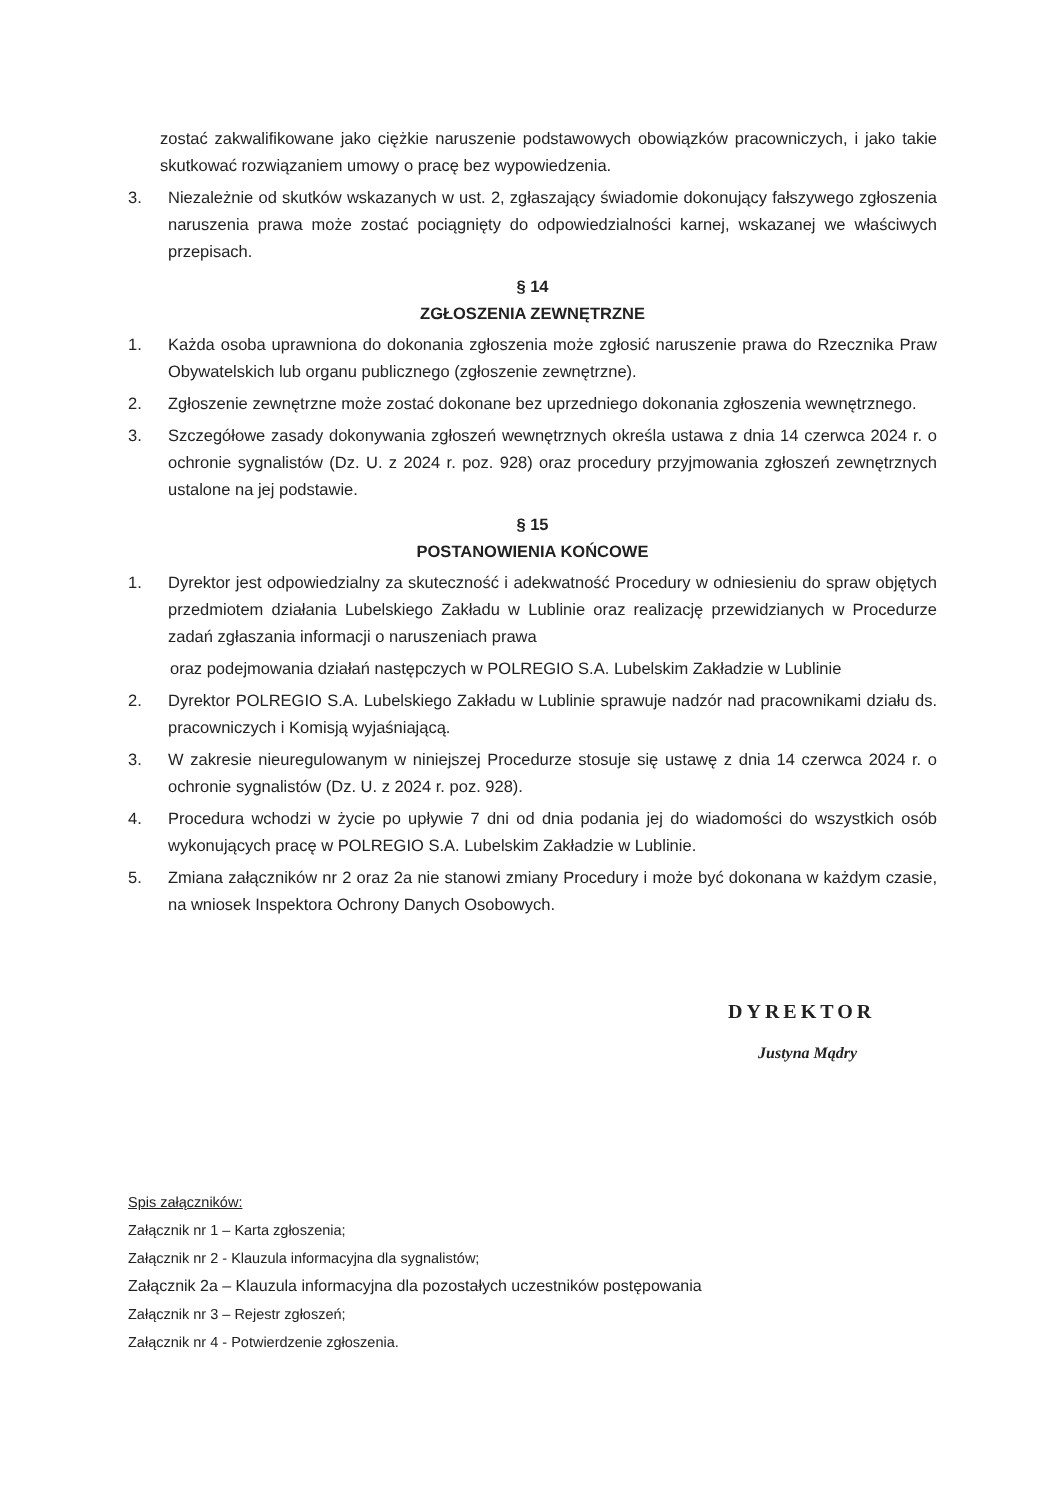zostać zakwalifikowane jako ciężkie naruszenie podstawowych obowiązków pracowniczych, i jako takie skutkować rozwiązaniem umowy o pracę bez wypowiedzenia.
3. Niezależnie od skutków wskazanych w ust. 2, zgłaszający świadomie dokonujący fałszywego zgłoszenia naruszenia prawa może zostać pociągnięty do odpowiedzialności karnej, wskazanej we właściwych przepisach.
§ 14
ZGŁOSZENIA ZEWNĘTRZNE
1. Każda osoba uprawniona do dokonania zgłoszenia może zgłosić naruszenie prawa do Rzecznika Praw Obywatelskich lub organu publicznego (zgłoszenie zewnętrzne).
2. Zgłoszenie zewnętrzne może zostać dokonane bez uprzedniego dokonania zgłoszenia wewnętrznego.
3. Szczegółowe zasady dokonywania zgłoszeń wewnętrznych określa ustawa z dnia 14 czerwca 2024 r. o ochronie sygnalistów (Dz. U. z 2024 r. poz. 928) oraz procedury przyjmowania zgłoszeń zewnętrznych ustalone na jej podstawie.
§ 15
POSTANOWIENIA KOŃCOWE
1. Dyrektor jest odpowiedzialny za skuteczność i adekwatność Procedury w odniesieniu do spraw objętych przedmiotem działania Lubelskiego Zakładu w Lublinie oraz realizację przewidzianych w Procedurze zadań zgłaszania informacji o naruszeniach prawa
oraz podejmowania działań następczych w POLREGIO S.A. Lubelskim Zakładzie w Lublinie
2. Dyrektor POLREGIO S.A. Lubelskiego Zakładu w Lublinie sprawuje nadzór nad pracownikami działu ds. pracowniczych i Komisją wyjaśniającą.
3. W zakresie nieuregulowanym w niniejszej Procedurze stosuje się ustawę z dnia 14 czerwca 2024 r. o ochronie sygnalistów (Dz. U. z 2024 r. poz. 928).
4. Procedura wchodzi w życie po upływie 7 dni od dnia podania jej do wiadomości do wszystkich osób wykonujących pracę w POLREGIO S.A. Lubelskim Zakładzie w Lublinie.
5. Zmiana załączników nr 2 oraz 2a nie stanowi zmiany Procedury i może być dokonana w każdym czasie, na wniosek Inspektora Ochrony Danych Osobowych.
DYREKTOR
Justyna Mądry
Spis załączników:
Załącznik nr 1 – Karta zgłoszenia;
Załącznik nr 2 - Klauzula informacyjna dla sygnalistów;
Załącznik 2a – Klauzula informacyjna dla pozostałych uczestników postępowania
Załącznik nr 3 – Rejestr zgłoszeń;
Załącznik nr 4 - Potwierdzenie zgłoszenia.